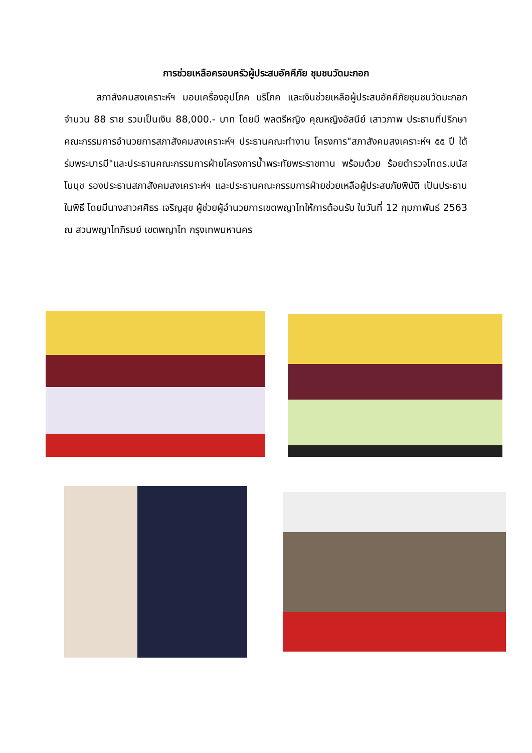การช่วยเหลือครอบครัวผู้ประสบอัคคีภัย ชุมชนวัดมะกอก
สภาสังคมสงเคราะห์ฯ มอบเครื่องอุปโภค บริโภค และเงินช่วยเหลือผู้ประสบอัคคีภัยชุมชนวัดมะกอก จำนวน 88 ราย รวมเป็นเงิน 88,000.- บาท โดยมี พลตรีหญิง คุณหญิงอัสนีย์ เสาวภาพ ประธานที่ปรึกษาคณะกรรมการอำนวยการสภาสังคมสงเคราะห์ฯ ประธานคณะทำงาน โครงการ"สภาสังคมสงเคราะห์ฯ ๕๕ ปี ใต้ร่มพระบารมี"และประธานคณะกรรมการฝ่ายโครงการน้ำพระทัยพระราชทาน พร้อมด้วย ร้อยตำรวจโทดร.มนัส โนนุช รองประธานสภาสังคมสงเคราะห์ฯ และประธานคณะกรรมการฝ่ายช่วยเหลือผู้ประสบภัยพิบัติ เป็นประธานในพิธี โดยมีนางสาวศศิธร เจริญสุข ผู้ช่วยผู้อำนวยการเขตพญาไทให้การต้อนรับ ในวันที่ 12 กุมภาพันธ์ 2563 ณ สวนพญาไทภิรมย์ เขตพญาไท กรุงเทพมหานคร